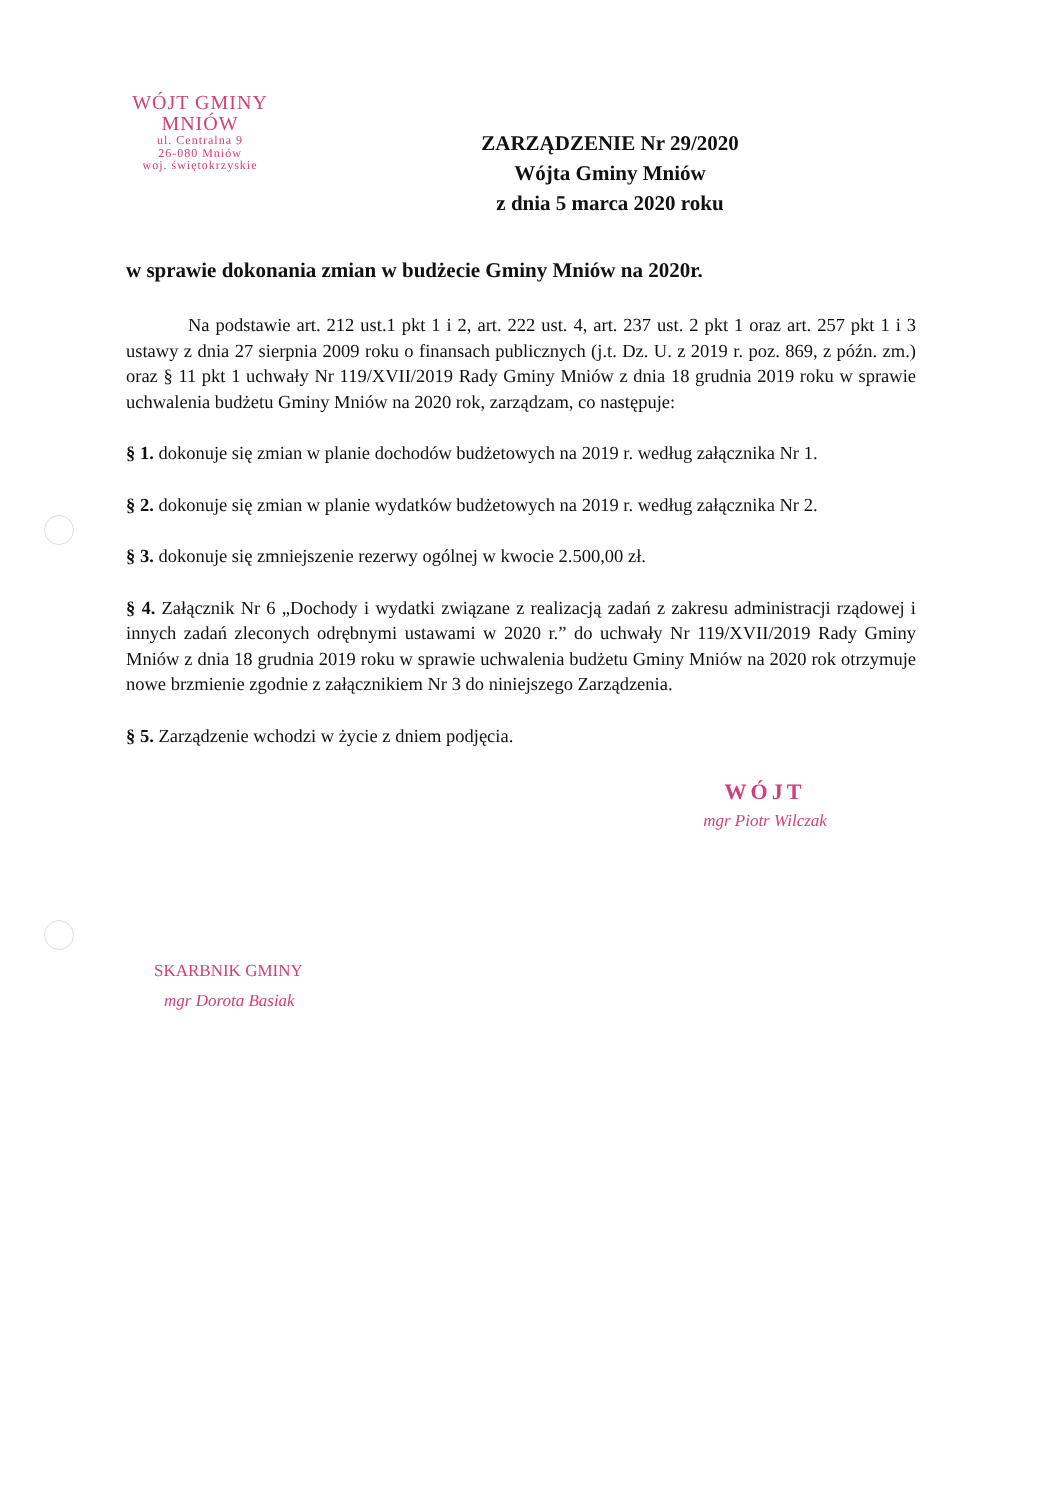WÓJT GMINY
MNIÓW
ul. Centralna 9
26-080 Mniów
woj. świętokrzyskie
ZARZĄDZENIE Nr 29/2020
Wójta Gminy Mniów
z dnia 5 marca 2020 roku
w sprawie dokonania zmian w budżecie Gminy Mniów na 2020r.
Na podstawie art. 212 ust.1 pkt 1 i 2, art. 222 ust. 4, art. 237 ust. 2 pkt 1 oraz art. 257 pkt 1 i 3 ustawy z dnia 27 sierpnia 2009 roku o finansach publicznych (j.t. Dz. U. z 2019 r. poz. 869, z późn. zm.) oraz § 11 pkt 1 uchwały Nr 119/XVII/2019 Rady Gminy Mniów z dnia 18 grudnia 2019 roku w sprawie uchwalenia budżetu Gminy Mniów na 2020 rok, zarządzam, co następuje:
§ 1. dokonuje się zmian w planie dochodów budżetowych na 2019 r. według załącznika Nr 1.
§ 2. dokonuje się zmian w planie wydatków budżetowych na 2019 r. według załącznika Nr 2.
§ 3. dokonuje się zmniejszenie rezerwy ogólnej w kwocie 2.500,00 zł.
§ 4. Załącznik Nr 6 „Dochody i wydatki związane z realizacją zadań z zakresu administracji rządowej i innych zadań zleconych odrębnymi ustawami w 2020 r.” do uchwały Nr 119/XVII/2019 Rady Gminy Mniów z dnia 18 grudnia 2019 roku w sprawie uchwalenia budżetu Gminy Mniów na 2020 rok otrzymuje nowe brzmienie zgodnie z załącznikiem Nr 3 do niniejszego Zarządzenia.
§ 5. Zarządzenie wchodzi w życie z dniem podjęcia.
WÓJT
mgr Piotr Wilczak
SKARBNIK GMINY
mgr Dorota Basiak